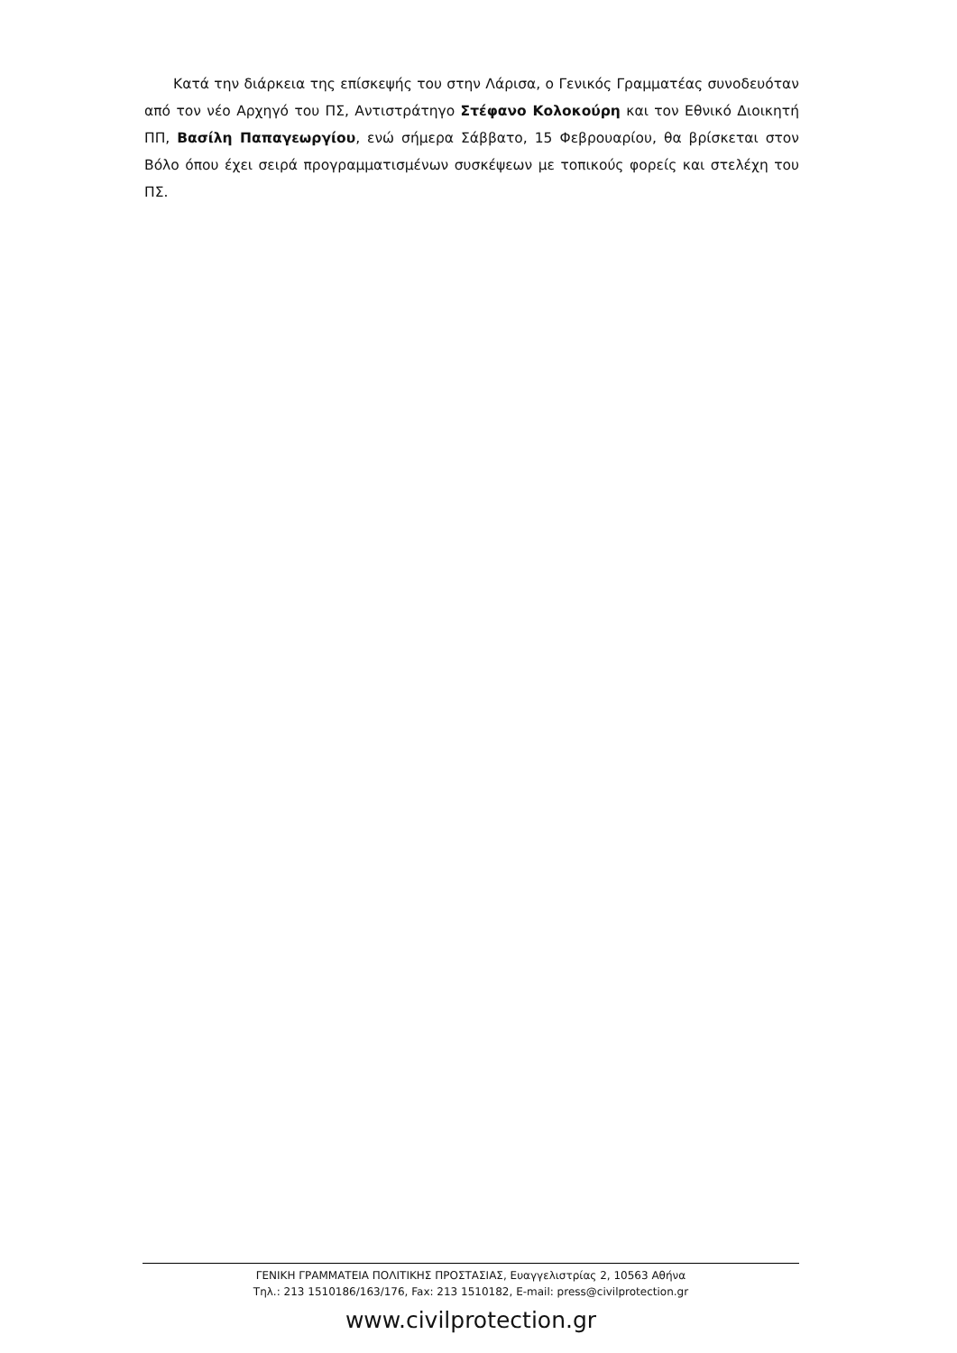Κατά την διάρκεια της επίσκεψής του στην Λάρισα, ο Γενικός Γραμματέας συνοδευόταν από τον νέο Αρχηγό του ΠΣ, Αντιστράτηγο Στέφανο Κολοκούρη και τον Εθνικό Διοικητή ΠΠ, Βασίλη Παπαγεωργίου, ενώ σήμερα Σάββατο, 15 Φεβρουαρίου, θα βρίσκεται στον Βόλο όπου έχει σειρά προγραμματισμένων συσκέψεων με τοπικούς φορείς και στελέχη του ΠΣ.
ΓΕΝΙΚΗ ΓΡΑΜΜΑΤΕΙΑ ΠΟΛΙΤΙΚΗΣ ΠΡΟΣΤΑΣΙΑΣ, Ευαγγελιστρίας 2, 10563 Αθήνα
Τηλ.: 213 1510186/163/176, Fax: 213 1510182, E-mail: press@civilprotection.gr
www.civilprotection.gr